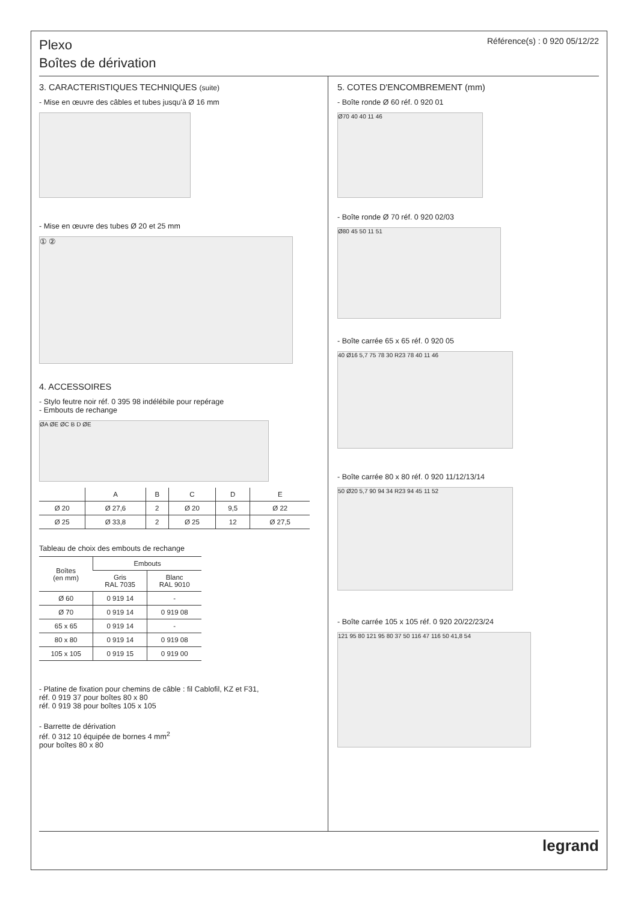Plexo
Boîtes de dérivation
Référence(s) : 0 920 05/12/22
3. CARACTERISTIQUES TECHNIQUES (suite)
- Mise en œuvre des câbles et tubes jusqu'à Ø 16 mm
- Mise en œuvre des tubes Ø 20 et 25 mm
① ②
4. ACCESSOIRES
- Stylo feutre noir réf. 0 395 98 indélébile pour repérage
- Embouts de rechange
ØA ØE ØC B D ØE
| | A | B | C | D | E |
| --- | --- | --- | --- | --- | --- |
| Ø 20 | Ø 27,6 | 2 | Ø 20 | 9,5 | Ø 22 |
| Ø 25 | Ø 33,8 | 2 | Ø 25 | 12 | Ø 27,5 |
Tableau de choix des embouts de rechange
| Boîtes (en mm) | Embouts | |
| --- | --- | --- |
| | Gris RAL 7035 | Blanc RAL 9010 |
| Ø 60 | 0 919 14 | - |
| Ø 70 | 0 919 14 | 0 919 08 |
| 65 x 65 | 0 919 14 | - |
| 80 x 80 | 0 919 14 | 0 919 08 |
| 105 x 105 | 0 919 15 | 0 919 00 |
- Platine de fixation pour chemins de câble : fil Cablofil, KZ et F31,
réf. 0 919 37 pour boîtes 80 x 80
réf. 0 919 38 pour boîtes 105 x 105
- Barrette de dérivation
réf. 0 312 10 équipée de bornes 4 mm<sup>2</sup>
pour boîtes 80 x 80
5. COTES D'ENCOMBREMENT (mm)
- Boîte ronde Ø 60 réf. 0 920 01
Ø70 40 40 11 46
- Boîte ronde Ø 70 réf. 0 920 02/03
Ø80 45 50 11 51
- Boîte carrée 65 x 65 réf. 0 920 05
40 Ø16 5,7 75 78 30 R23 78 40 11 46
- Boîte carrée 80 x 80 réf. 0 920 11/12/13/14
50 Ø20 5,7 90 94 34 R23 94 45 11 52
- Boîte carrée 105 x 105 réf. 0 920 20/22/23/24
121 95 80 121 95 80 37 50 116 47 116 50 41,8 54
legrand